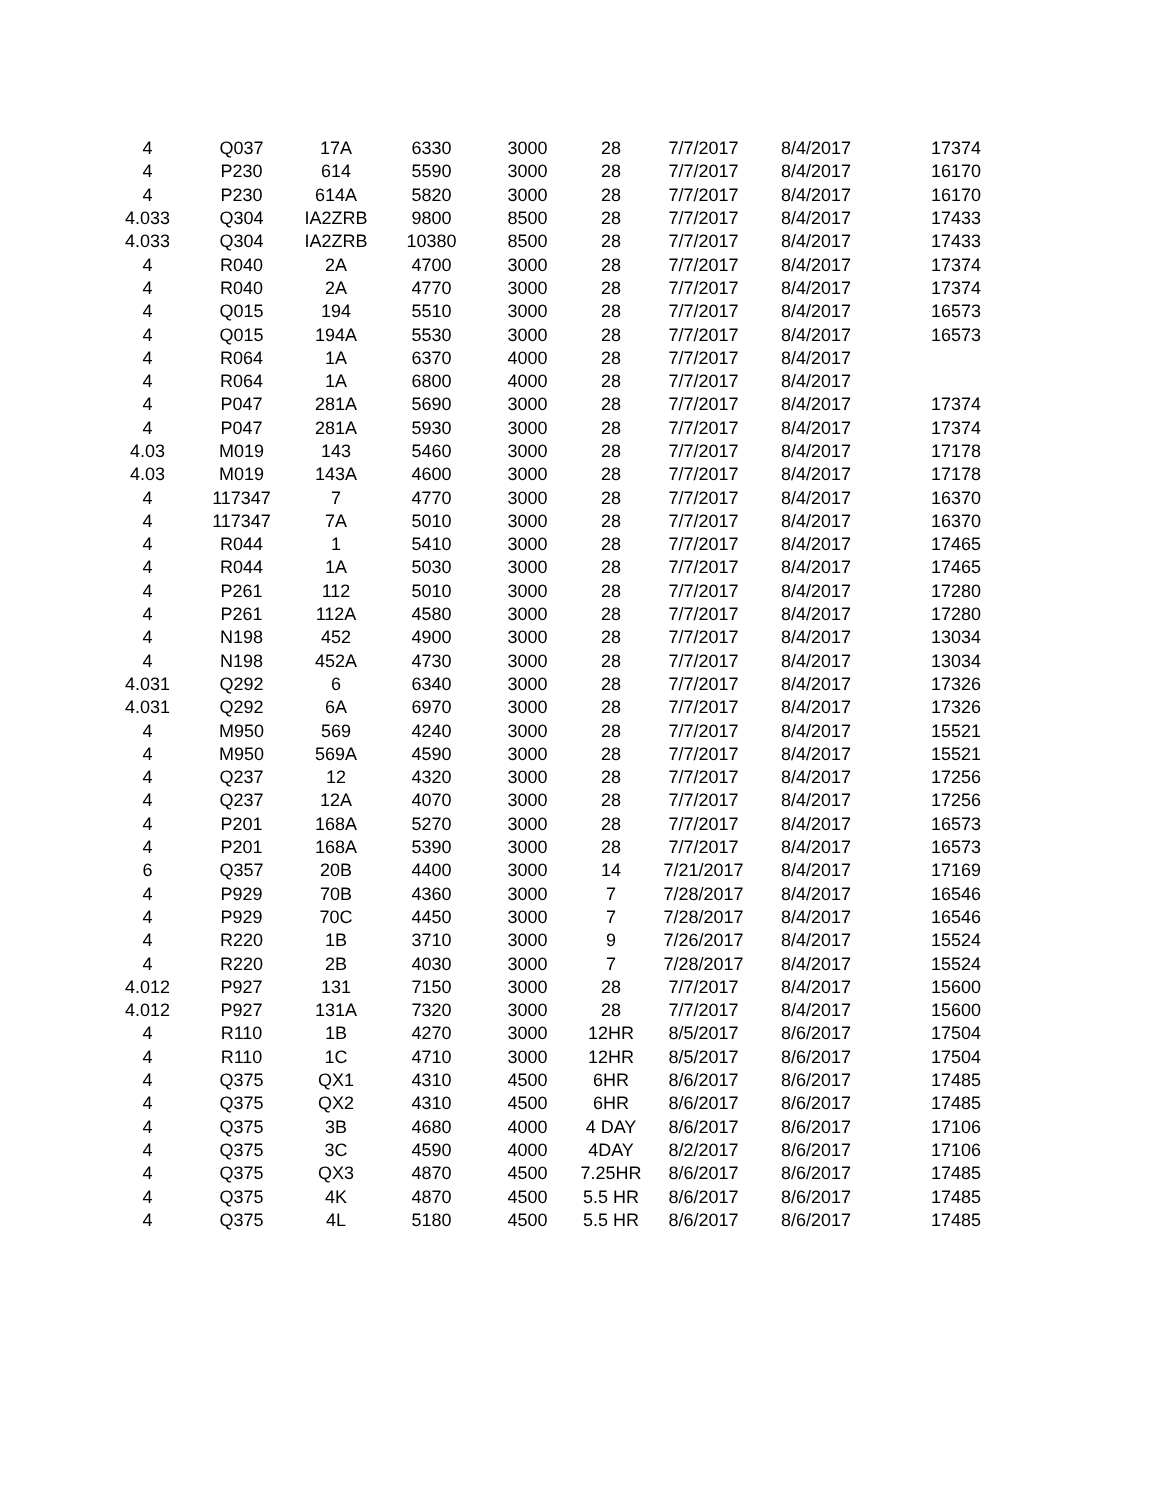| 4 | Q037 | 17A | 6330 | 3000 | 28 | 7/7/2017 | 8/4/2017 | 17374 |
| 4 | P230 | 614 | 5590 | 3000 | 28 | 7/7/2017 | 8/4/2017 | 16170 |
| 4 | P230 | 614A | 5820 | 3000 | 28 | 7/7/2017 | 8/4/2017 | 16170 |
| 4.033 | Q304 | IA2ZRB | 9800 | 8500 | 28 | 7/7/2017 | 8/4/2017 | 17433 |
| 4.033 | Q304 | IA2ZRB | 10380 | 8500 | 28 | 7/7/2017 | 8/4/2017 | 17433 |
| 4 | R040 | 2A | 4700 | 3000 | 28 | 7/7/2017 | 8/4/2017 | 17374 |
| 4 | R040 | 2A | 4770 | 3000 | 28 | 7/7/2017 | 8/4/2017 | 17374 |
| 4 | Q015 | 194 | 5510 | 3000 | 28 | 7/7/2017 | 8/4/2017 | 16573 |
| 4 | Q015 | 194A | 5530 | 3000 | 28 | 7/7/2017 | 8/4/2017 | 16573 |
| 4 | R064 | 1A | 6370 | 4000 | 28 | 7/7/2017 | 8/4/2017 | |
| 4 | R064 | 1A | 6800 | 4000 | 28 | 7/7/2017 | 8/4/2017 | |
| 4 | P047 | 281A | 5690 | 3000 | 28 | 7/7/2017 | 8/4/2017 | 17374 |
| 4 | P047 | 281A | 5930 | 3000 | 28 | 7/7/2017 | 8/4/2017 | 17374 |
| 4.03 | M019 | 143 | 5460 | 3000 | 28 | 7/7/2017 | 8/4/2017 | 17178 |
| 4.03 | M019 | 143A | 4600 | 3000 | 28 | 7/7/2017 | 8/4/2017 | 17178 |
| 4 | 117347 | 7 | 4770 | 3000 | 28 | 7/7/2017 | 8/4/2017 | 16370 |
| 4 | 117347 | 7A | 5010 | 3000 | 28 | 7/7/2017 | 8/4/2017 | 16370 |
| 4 | R044 | 1 | 5410 | 3000 | 28 | 7/7/2017 | 8/4/2017 | 17465 |
| 4 | R044 | 1A | 5030 | 3000 | 28 | 7/7/2017 | 8/4/2017 | 17465 |
| 4 | P261 | 112 | 5010 | 3000 | 28 | 7/7/2017 | 8/4/2017 | 17280 |
| 4 | P261 | 112A | 4580 | 3000 | 28 | 7/7/2017 | 8/4/2017 | 17280 |
| 4 | N198 | 452 | 4900 | 3000 | 28 | 7/7/2017 | 8/4/2017 | 13034 |
| 4 | N198 | 452A | 4730 | 3000 | 28 | 7/7/2017 | 8/4/2017 | 13034 |
| 4.031 | Q292 | 6 | 6340 | 3000 | 28 | 7/7/2017 | 8/4/2017 | 17326 |
| 4.031 | Q292 | 6A | 6970 | 3000 | 28 | 7/7/2017 | 8/4/2017 | 17326 |
| 4 | M950 | 569 | 4240 | 3000 | 28 | 7/7/2017 | 8/4/2017 | 15521 |
| 4 | M950 | 569A | 4590 | 3000 | 28 | 7/7/2017 | 8/4/2017 | 15521 |
| 4 | Q237 | 12 | 4320 | 3000 | 28 | 7/7/2017 | 8/4/2017 | 17256 |
| 4 | Q237 | 12A | 4070 | 3000 | 28 | 7/7/2017 | 8/4/2017 | 17256 |
| 4 | P201 | 168A | 5270 | 3000 | 28 | 7/7/2017 | 8/4/2017 | 16573 |
| 4 | P201 | 168A | 5390 | 3000 | 28 | 7/7/2017 | 8/4/2017 | 16573 |
| 6 | Q357 | 20B | 4400 | 3000 | 14 | 7/21/2017 | 8/4/2017 | 17169 |
| 4 | P929 | 70B | 4360 | 3000 | 7 | 7/28/2017 | 8/4/2017 | 16546 |
| 4 | P929 | 70C | 4450 | 3000 | 7 | 7/28/2017 | 8/4/2017 | 16546 |
| 4 | R220 | 1B | 3710 | 3000 | 9 | 7/26/2017 | 8/4/2017 | 15524 |
| 4 | R220 | 2B | 4030 | 3000 | 7 | 7/28/2017 | 8/4/2017 | 15524 |
| 4.012 | P927 | 131 | 7150 | 3000 | 28 | 7/7/2017 | 8/4/2017 | 15600 |
| 4.012 | P927 | 131A | 7320 | 3000 | 28 | 7/7/2017 | 8/4/2017 | 15600 |
| 4 | R110 | 1B | 4270 | 3000 | 12HR | 8/5/2017 | 8/6/2017 | 17504 |
| 4 | R110 | 1C | 4710 | 3000 | 12HR | 8/5/2017 | 8/6/2017 | 17504 |
| 4 | Q375 | QX1 | 4310 | 4500 | 6HR | 8/6/2017 | 8/6/2017 | 17485 |
| 4 | Q375 | QX2 | 4310 | 4500 | 6HR | 8/6/2017 | 8/6/2017 | 17485 |
| 4 | Q375 | 3B | 4680 | 4000 | 4 DAY | 8/6/2017 | 8/6/2017 | 17106 |
| 4 | Q375 | 3C | 4590 | 4000 | 4DAY | 8/2/2017 | 8/6/2017 | 17106 |
| 4 | Q375 | QX3 | 4870 | 4500 | 7.25HR | 8/6/2017 | 8/6/2017 | 17485 |
| 4 | Q375 | 4K | 4870 | 4500 | 5.5 HR | 8/6/2017 | 8/6/2017 | 17485 |
| 4 | Q375 | 4L | 5180 | 4500 | 5.5 HR | 8/6/2017 | 8/6/2017 | 17485 |